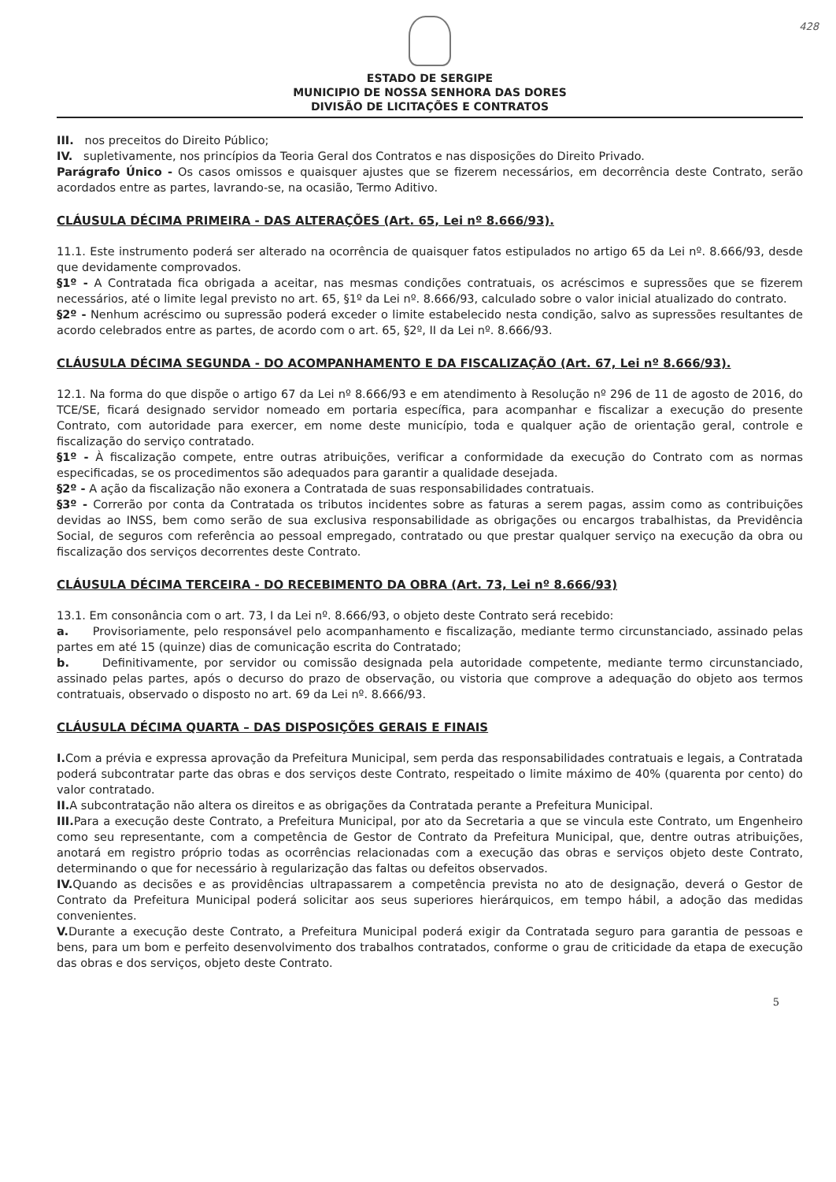428
ESTADO DE SERGIPE
MUNICIPIO DE NOSSA SENHORA DAS DORES
DIVISÃO DE LICITAÇÕES E CONTRATOS
III. nos preceitos do Direito Público;
IV. supletivamente, nos princípios da Teoria Geral dos Contratos e nas disposições do Direito Privado.
Parágrafo Único - Os casos omissos e quaisquer ajustes que se fizerem necessários, em decorrência deste Contrato, serão acordados entre as partes, lavrando-se, na ocasião, Termo Aditivo.
CLÁUSULA DÉCIMA PRIMEIRA - DAS ALTERAÇÕES (Art. 65, Lei nº 8.666/93).
11.1. Este instrumento poderá ser alterado na ocorrência de quaisquer fatos estipulados no artigo 65 da Lei nº. 8.666/93, desde que devidamente comprovados.
§1º - A Contratada fica obrigada a aceitar, nas mesmas condições contratuais, os acréscimos e supressões que se fizerem necessários, até o limite legal previsto no art. 65, §1º da Lei nº. 8.666/93, calculado sobre o valor inicial atualizado do contrato.
§2º - Nenhum acréscimo ou supressão poderá exceder o limite estabelecido nesta condição, salvo as supressões resultantes de acordo celebrados entre as partes, de acordo com o art. 65, §2º, II da Lei nº. 8.666/93.
CLÁUSULA DÉCIMA SEGUNDA - DO ACOMPANHAMENTO E DA FISCALIZAÇÃO (Art. 67, Lei nº 8.666/93).
12.1. Na forma do que dispõe o artigo 67 da Lei nº 8.666/93 e em atendimento à Resolução nº 296 de 11 de agosto de 2016, do TCE/SE, ficará designado servidor nomeado em portaria específica, para acompanhar e fiscalizar a execução do presente Contrato, com autoridade para exercer, em nome deste município, toda e qualquer ação de orientação geral, controle e fiscalização do serviço contratado.
§1º - À fiscalização compete, entre outras atribuições, verificar a conformidade da execução do Contrato com as normas especificadas, se os procedimentos são adequados para garantir a qualidade desejada.
§2º - A ação da fiscalização não exonera a Contratada de suas responsabilidades contratuais.
§3º - Correrão por conta da Contratada os tributos incidentes sobre as faturas a serem pagas, assim como as contribuições devidas ao INSS, bem como serão de sua exclusiva responsabilidade as obrigações ou encargos trabalhistas, da Previdência Social, de seguros com referência ao pessoal empregado, contratado ou que prestar qualquer serviço na execução da obra ou fiscalização dos serviços decorrentes deste Contrato.
CLÁUSULA DÉCIMA TERCEIRA - DO RECEBIMENTO DA OBRA (Art. 73, Lei nº 8.666/93)
13.1. Em consonância com o art. 73, I da Lei nº. 8.666/93, o objeto deste Contrato será recebido:
a. Provisoriamente, pelo responsável pelo acompanhamento e fiscalização, mediante termo circunstanciado, assinado pelas partes em até 15 (quinze) dias de comunicação escrita do Contratado;
b. Definitivamente, por servidor ou comissão designada pela autoridade competente, mediante termo circunstanciado, assinado pelas partes, após o decurso do prazo de observação, ou vistoria que comprove a adequação do objeto aos termos contratuais, observado o disposto no art. 69 da Lei nº. 8.666/93.
CLÁUSULA DÉCIMA QUARTA – DAS DISPOSIÇÕES GERAIS E FINAIS
I. Com a prévia e expressa aprovação da Prefeitura Municipal, sem perda das responsabilidades contratuais e legais, a Contratada poderá subcontratar parte das obras e dos serviços deste Contrato, respeitado o limite máximo de 40% (quarenta por cento) do valor contratado.
II. A subcontratação não altera os direitos e as obrigações da Contratada perante a Prefeitura Municipal.
III. Para a execução deste Contrato, a Prefeitura Municipal, por ato da Secretaria a que se vincula este Contrato, um Engenheiro como seu representante, com a competência de Gestor de Contrato da Prefeitura Municipal, que, dentre outras atribuições, anotará em registro próprio todas as ocorrências relacionadas com a execução das obras e serviços objeto deste Contrato, determinando o que for necessário à regularização das faltas ou defeitos observados.
IV. Quando as decisões e as providências ultrapassarem a competência prevista no ato de designação, deverá o Gestor de Contrato da Prefeitura Municipal poderá solicitar aos seus superiores hierárquicos, em tempo hábil, a adoção das medidas convenientes.
V. Durante a execução deste Contrato, a Prefeitura Municipal poderá exigir da Contratada seguro para garantia de pessoas e bens, para um bom e perfeito desenvolvimento dos trabalhos contratados, conforme o grau de criticidade da etapa de execução das obras e dos serviços, objeto deste Contrato.
5